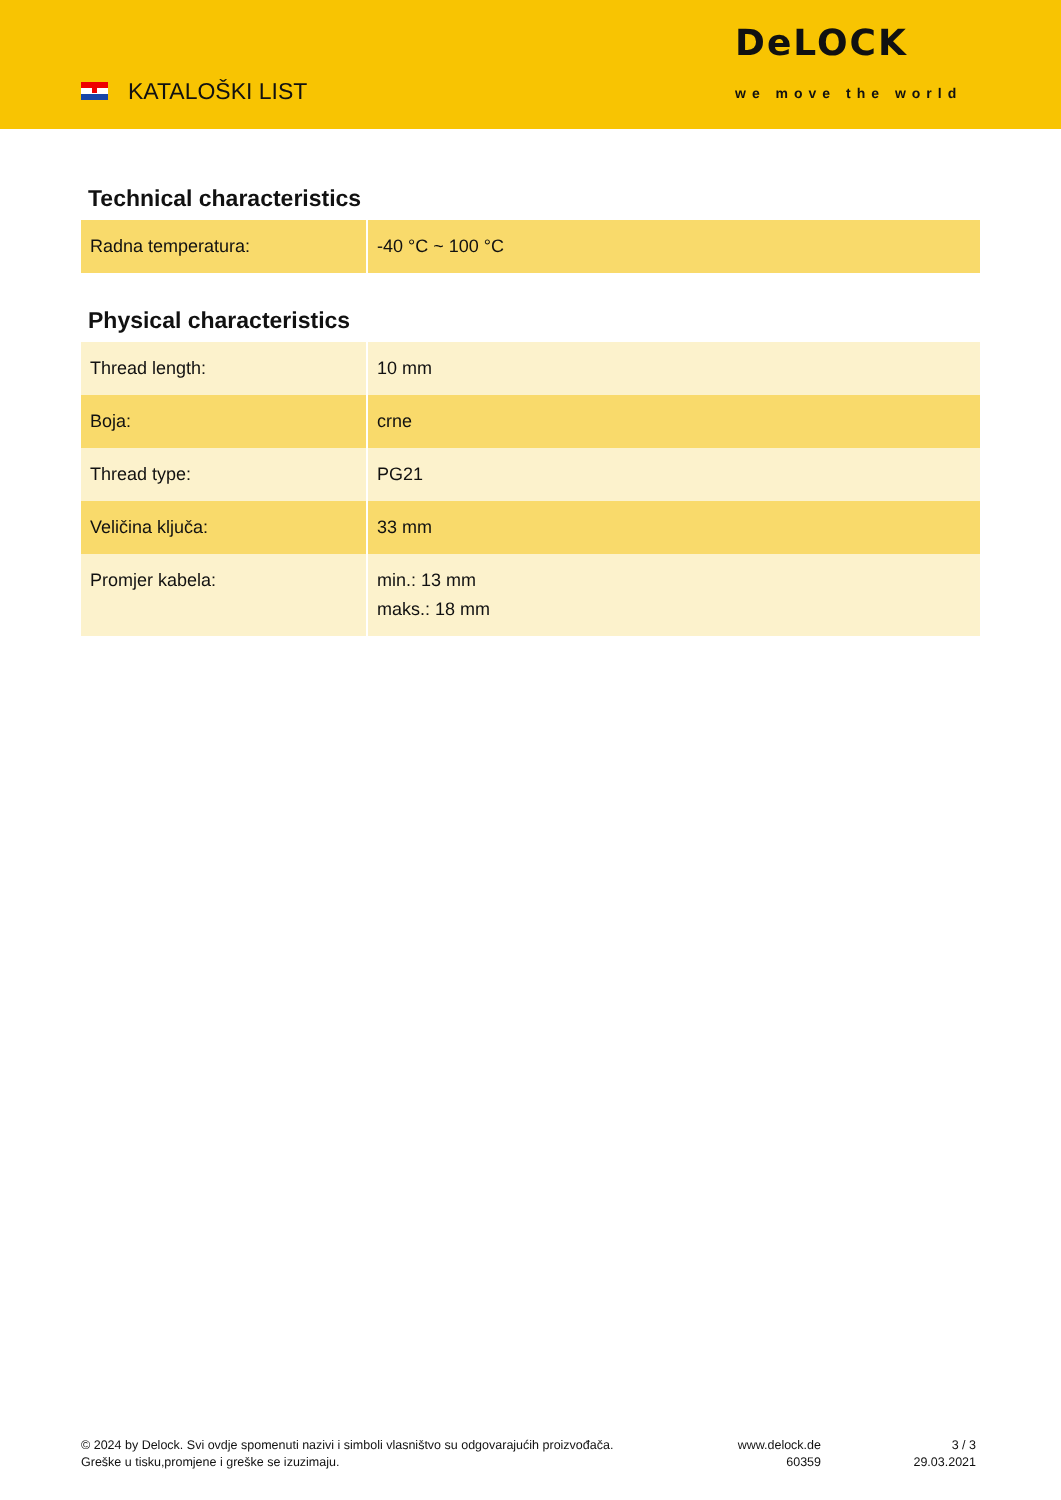KATALOŠKI LIST
DeLOCK
we move the world
Technical characteristics
| Radna temperatura: | -40 °C ~ 100 °C |
Physical characteristics
| Thread length: | 10 mm |
| Boja: | crne |
| Thread type: | PG21 |
| Veličina ključa: | 33 mm |
| Promjer kabela: | min.: 13 mm maks.: 18 mm |
© 2024 by Delock. Svi ovdje spomenuti nazivi i simboli vlasništvo su odgovarajućih proizvođača.
Greške u tisku,promjene i greške se izuzimaju.
www.delock.de
60359
3 / 3
29.03.2021